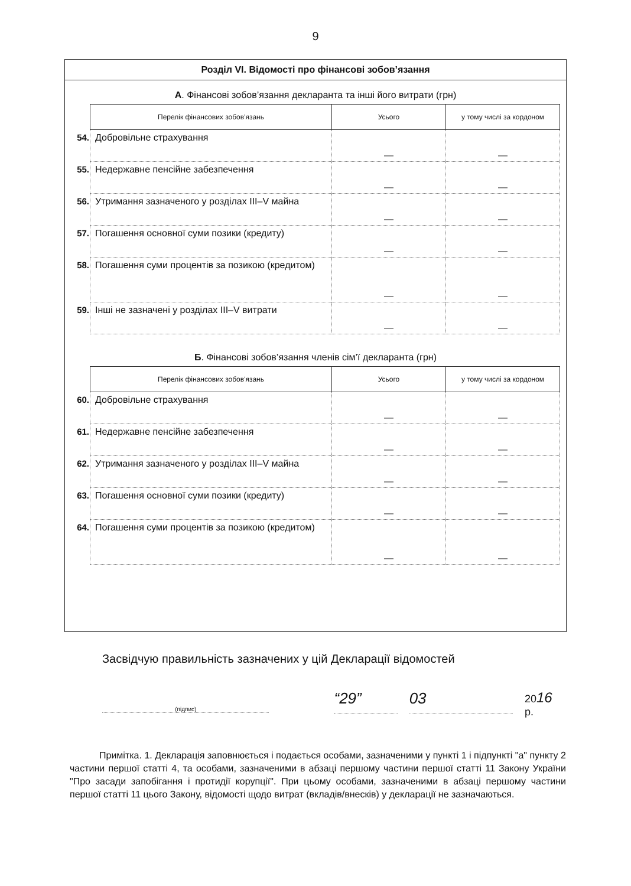9
Розділ VI. Відомості про фінансові зобов’язання
А. Фінансові зобов’язання декларанта та інші його витрати (грн)
| | Перелік фінансових зобов'язань | Усього | у тому числі за кордоном |
| 54. | Добровільне страхування | — | — |
| 55. | Недержавне пенсійне забезпечення | — | — |
| 56. | Утримання зазначеного у розділах III–V майна | — | — |
| 57. | Погашення основної суми позики (кредиту) | — | — |
| 58. | Погашення суми процентів за позикою (кредитом) | — | — |
| 59. | Інші не зазначені у розділах III–V витрати | — | — |
Б. Фінансові зобов’язання членів сім’ї декларанта (грн)
| | Перелік фінансових зобов'язань | Усього | у тому числі за кордоном |
| 60. | Добровільне страхування | — | — |
| 61. | Недержавне пенсійне забезпечення | — | — |
| 62. | Утримання зазначеного у розділах III–V майна | — | — |
| 63. | Погашення основної суми позики (кредиту) | — | — |
| 64. | Погашення суми процентів за позикою (кредитом) | — | — |
Засвідчую правильність зазначених у цій Декларації відомостей
(підпис)
“29” 03
2016 р.
Примітка. 1. Декларація заповнюється і подається особами, зазначеними у пункті 1 і підпункті "а" пункту 2 частини першої статті 4, та особами, зазначеними в абзаці першому частини першої статті 11 Закону України "Про засади запобігання і протидії корупції". При цьому особами, зазначеними в абзаці першому частини першої статті 11 цього Закону, відомості щодо витрат (вкладів/внесків) у декларації не зазначаються.